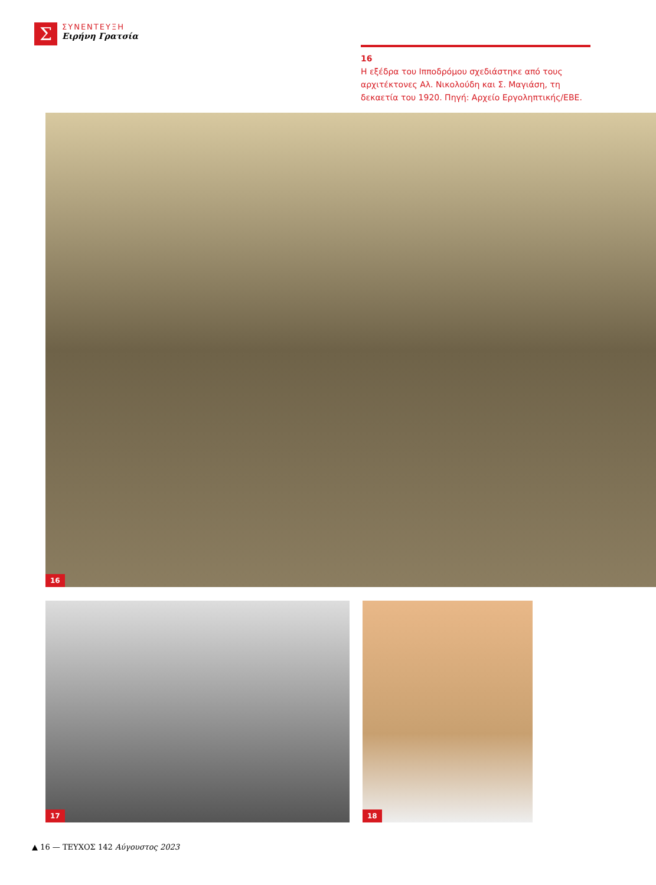Σ
ΣΥΝΕΝΤΕΥΞΗ
Ειρήνη Γρατσία
16
Η εξέδρα του Ιπποδρόμου σχεδιάστηκε από τους αρχιτέκτονες Αλ. Νικολούδη και Σ. Μαγιάση, τη δεκαετία του 1920. Πηγή: Αρχείο Εργοληπτικής/ΕΒΕ.
16
17 18
▲ 16 — ΤΕΥΧΟΣ 142 Αύγουστος 2023